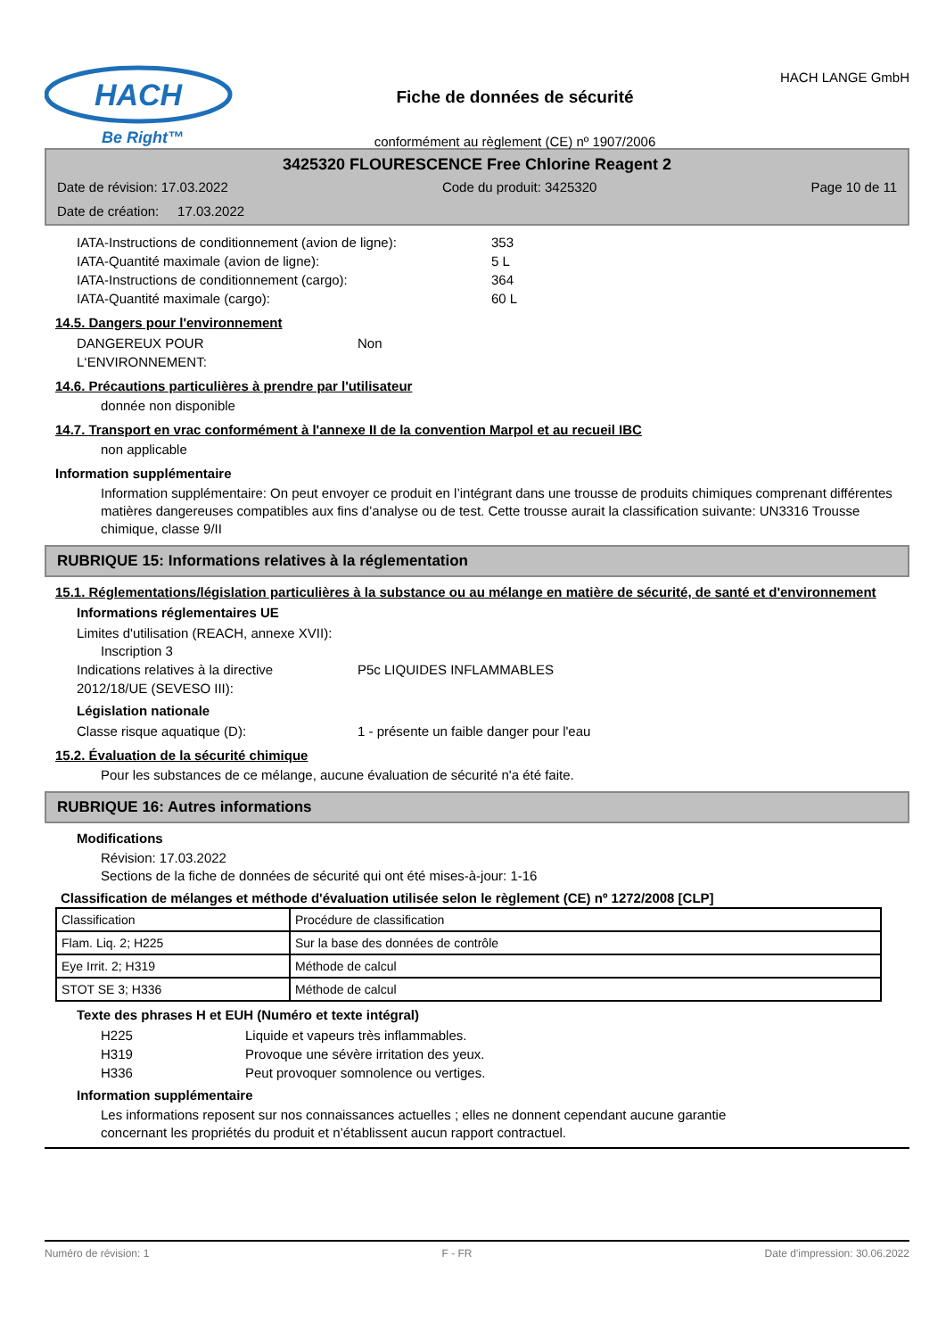HACH
Be Right™
Fiche de données de sécurité
conformément au règlement (CE) nº 1907/2006
HACH LANGE GmbH
3425320 FLOURESCENCE Free Chlorine Reagent 2
Date de révision: 17.03.2022 Code du produit: 3425320 Page 10 de 11
Date de création: 17.03.2022
IATA-Instructions de conditionnement (avion de ligne): 353
IATA-Quantité maximale (avion de ligne): 5 L
IATA-Instructions de conditionnement (cargo): 364
IATA-Quantité maximale (cargo): 60 L
14.5. Dangers pour l'environnement
DANGEREUX POUR
L‘ENVIRONNEMENT: Non
14.6. Précautions particulières à prendre par l'utilisateur
donnée non disponible
14.7. Transport en vrac conformément à l'annexe II de la convention Marpol et au recueil IBC
non applicable
Information supplémentaire
Information supplémentaire: On peut envoyer ce produit en l’intégrant dans une trousse de produits chimiques comprenant différentes matières dangereuses compatibles aux fins d’analyse ou de test. Cette trousse aurait la classification suivante: UN3316 Trousse chimique, classe 9/II
RUBRIQUE 15: Informations relatives à la réglementation
15.1. Réglementations/législation particulières à la substance ou au mélange en matière de sécurité, de santé et d'environnement
Informations réglementaires UE
Limites d'utilisation (REACH, annexe XVII):
Inscription 3
Indications relatives à la directive
2012/18/UE (SEVESO III): P5c LIQUIDES INFLAMMABLES
Législation nationale
Classe risque aquatique (D): 1 - présente un faible danger pour l'eau
15.2. Évaluation de la sécurité chimique
Pour les substances de ce mélange, aucune évaluation de sécurité n'a été faite.
RUBRIQUE 16: Autres informations
Modifications
Révision: 17.03.2022
Sections de la fiche de données de sécurité qui ont été mises-à-jour: 1-16
Classification de mélanges et méthode d'évaluation utilisée selon le règlement (CE) nº 1272/2008 [CLP]
| Classification | Procédure de classification |
| Flam. Liq. 2; H225 | Sur la base des données de contrôle |
| Eye Irrit. 2; H319 | Méthode de calcul |
| STOT SE 3; H336 | Méthode de calcul |
Texte des phrases H et EUH (Numéro et texte intégral)
H225 Liquide et vapeurs très inflammables.
H319 Provoque une sévère irritation des yeux.
H336 Peut provoquer somnolence ou vertiges.
Information supplémentaire
Les informations reposent sur nos connaissances actuelles ; elles ne donnent cependant aucune garantie
concernant les propriétés du produit et n’établissent aucun rapport contractuel.
Numéro de révision: 1 F - FR Date d'impression: 30.06.2022